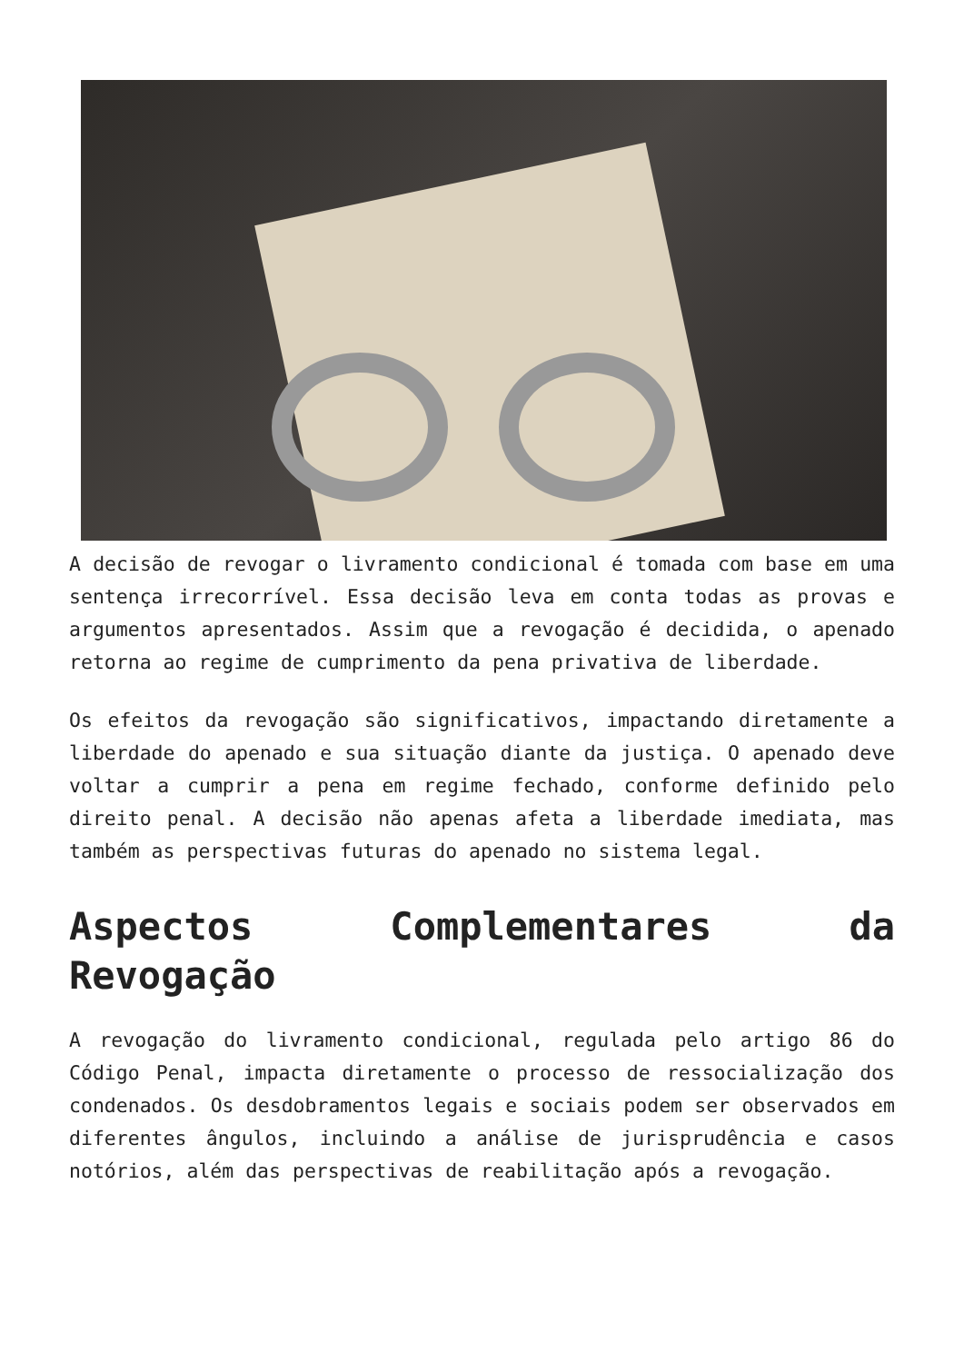A decisão de revogar o livramento condicional é tomada com base em uma sentença irrecorrível. Essa decisão leva em conta todas as provas e argumentos apresentados. Assim que a revogação é decidida, o apenado retorna ao regime de cumprimento da pena privativa de liberdade.
Os efeitos da revogação são significativos, impactando diretamente a liberdade do apenado e sua situação diante da justiça. O apenado deve voltar a cumprir a pena em regime fechado, conforme definido pelo direito penal. A decisão não apenas afeta a liberdade imediata, mas também as perspectivas futuras do apenado no sistema legal.
Aspectos Complementares da Revogação
A revogação do livramento condicional, regulada pelo artigo 86 do Código Penal, impacta diretamente o processo de ressocialização dos condenados. Os desdobramentos legais e sociais podem ser observados em diferentes ângulos, incluindo a análise de jurisprudência e casos notórios, além das perspectivas de reabilitação após a revogação.